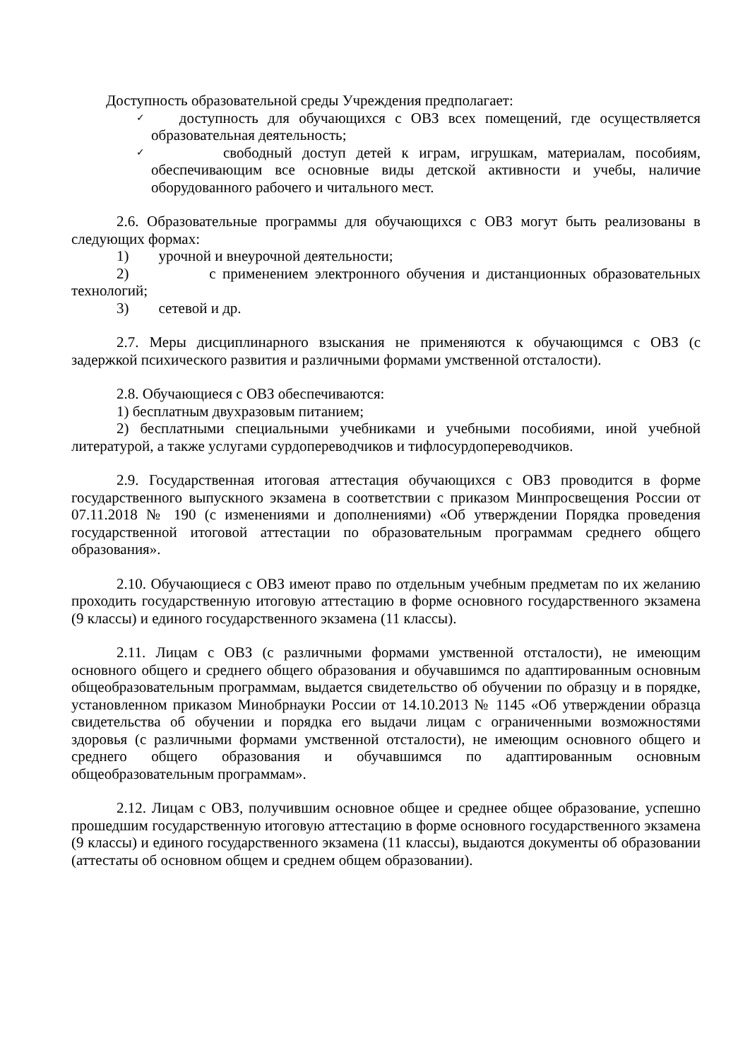Доступность образовательной среды Учреждения предполагает:
✓ доступность для обучающихся с ОВЗ всех помещений, где осуществляется образовательная деятельность;
✓ свободный доступ детей к играм, игрушкам, материалам, пособиям, обеспечивающим все основные виды детской активности и учебы, наличие оборудованного рабочего и читального мест.
2.6. Образовательные программы для обучающихся с ОВЗ могут быть реализованы в следующих формах:
1) урочной и внеурочной деятельности;
2) с применением электронного обучения и дистанционных образовательных технологий;
3) сетевой и др.
2.7. Меры дисциплинарного взыскания не применяются к обучающимся с ОВЗ (с задержкой психического развития и различными формами умственной отсталости).
2.8. Обучающиеся с ОВЗ обеспечиваются:
1) бесплатным двухразовым питанием;
2) бесплатными специальными учебниками и учебными пособиями, иной учебной литературой, а также услугами сурдопереводчиков и тифлосурдопереводчиков.
2.9. Государственная итоговая аттестация обучающихся с ОВЗ проводится в форме государственного выпускного экзамена в соответствии с приказом Минпросвещения России от 07.11.2018 № 190 (с изменениями и дополнениями) «Об утверждении Порядка проведения государственной итоговой аттестации по образовательным программам среднего общего образования».
2.10. Обучающиеся с ОВЗ имеют право по отдельным учебным предметам по их желанию проходить государственную итоговую аттестацию в форме основного государственного экзамена (9 классы) и единого государственного экзамена (11 классы).
2.11. Лицам с ОВЗ (с различными формами умственной отсталости), не имеющим основного общего и среднего общего образования и обучавшимся по адаптированным основным общеобразовательным программам, выдается свидетельство об обучении по образцу и в порядке, установленном приказом Минобрнауки России от 14.10.2013 № 1145 «Об утверждении образца свидетельства об обучении и порядка его выдачи лицам с ограниченными возможностями здоровья (с различными формами умственной отсталости), не имеющим основного общего и среднего общего образования и обучавшимся по адаптированным основным общеобразовательным программам».
2.12. Лицам с ОВЗ, получившим основное общее и среднее общее образование, успешно прошедшим государственную итоговую аттестацию в форме основного государственного экзамена (9 классы) и единого государственного экзамена (11 классы), выдаются документы об образовании (аттестаты об основном общем и среднем общем образовании).